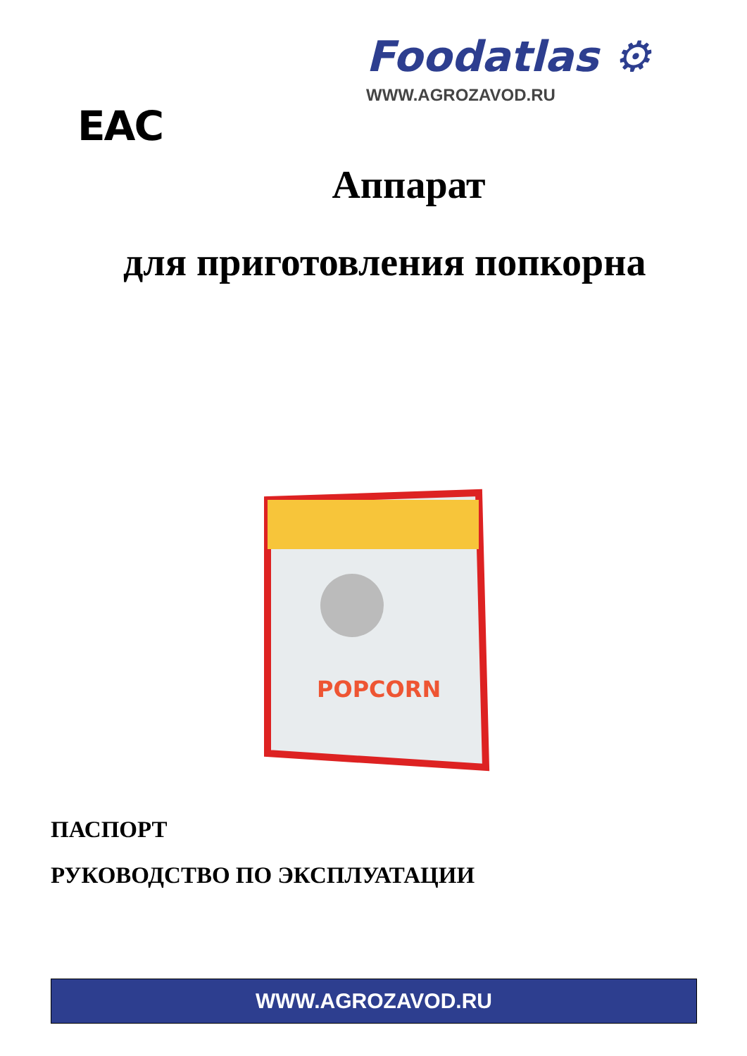Foodatlas ⚙
WWW.AGROZAVOD.RU
EAC
Аппарат
для приготовления попкорна
POPCORN
ПАСПОРТ
РУКОВОДСТВО ПО ЭКСПЛУАТАЦИИ
WWW.AGROZAVOD.RU